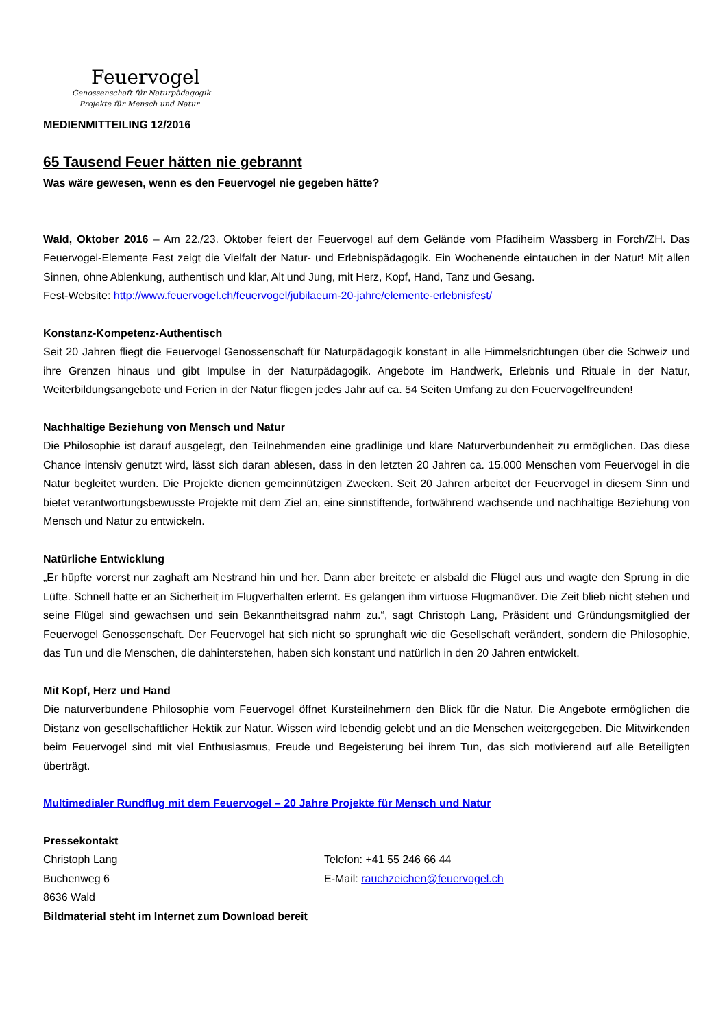Feuervogel
Genossenschaft für Naturpädagogik
Projekte für Mensch und Natur
MEDIENMITTEILING 12/2016
65 Tausend Feuer hätten nie gebrannt
Was wäre gewesen, wenn es den Feuervogel nie gegeben hätte?
Wald, Oktober 2016 – Am 22./23. Oktober feiert der Feuervogel auf dem Gelände vom Pfadiheim Wassberg in Forch/ZH. Das Feuervogel-Elemente Fest zeigt die Vielfalt der Natur- und Erlebnispädagogik. Ein Wochenende eintauchen in der Natur! Mit allen Sinnen, ohne Ablenkung, authentisch und klar, Alt und Jung, mit Herz, Kopf, Hand, Tanz und Gesang.
Fest-Website: http://www.feuervogel.ch/feuervogel/jubilaeum-20-jahre/elemente-erlebnisfest/
Konstanz-Kompetenz-Authentisch
Seit 20 Jahren fliegt die Feuervogel Genossenschaft für Naturpädagogik konstant in alle Himmelsrichtungen über die Schweiz und ihre Grenzen hinaus und gibt Impulse in der Naturpädagogik. Angebote im Handwerk, Erlebnis und Rituale in der Natur, Weiterbildungsangebote und Ferien in der Natur fliegen jedes Jahr auf ca. 54 Seiten Umfang zu den Feuervogelfreunden!
Nachhaltige Beziehung von Mensch und Natur
Die Philosophie ist darauf ausgelegt, den Teilnehmenden eine gradlinige und klare Naturverbundenheit zu ermöglichen. Das diese Chance intensiv genutzt wird, lässt sich daran ablesen, dass in den letzten 20 Jahren ca. 15.000 Menschen vom Feuervogel in die Natur begleitet wurden. Die Projekte dienen gemeinnützigen Zwecken. Seit 20 Jahren arbeitet der Feuervogel in diesem Sinn und bietet verantwortungsbewusste Projekte mit dem Ziel an, eine sinnstiftende, fortwährend wachsende und nachhaltige Beziehung von Mensch und Natur zu entwickeln.
Natürliche Entwicklung
„Er hüpfte vorerst nur zaghaft am Nestrand hin und her. Dann aber breitete er alsbald die Flügel aus und wagte den Sprung in die Lüfte. Schnell hatte er an Sicherheit im Flugverhalten erlernt. Es gelangen ihm virtuose Flugmanöver. Die Zeit blieb nicht stehen und seine Flügel sind gewachsen und sein Bekanntheitsgrad nahm zu.“, sagt Christoph Lang, Präsident und Gründungsmitglied der Feuervogel Genossenschaft. Der Feuervogel hat sich nicht so sprunghaft wie die Gesellschaft verändert, sondern die Philosophie, das Tun und die Menschen, die dahinterstehen, haben sich konstant und natürlich in den 20 Jahren entwickelt.
Mit Kopf, Herz und Hand
Die naturverbundene Philosophie vom Feuervogel öffnet Kursteilnehmern den Blick für die Natur. Die Angebote ermöglichen die Distanz von gesellschaftlicher Hektik zur Natur. Wissen wird lebendig gelebt und an die Menschen weitergegeben. Die Mitwirkenden beim Feuervogel sind mit viel Enthusiasmus, Freude und Begeisterung bei ihrem Tun, das sich motivierend auf alle Beteiligten überträgt.
Multimedialer Rundflug mit dem Feuervogel – 20 Jahre Projekte für Mensch und Natur
Pressekontakt
Christoph Lang
Buchenweg 6
8636 Wald
Telefon: +41 55 246 66 44
E-Mail: rauchzeichen@feuervogel.ch
Bildmaterial steht im Internet zum Download bereit